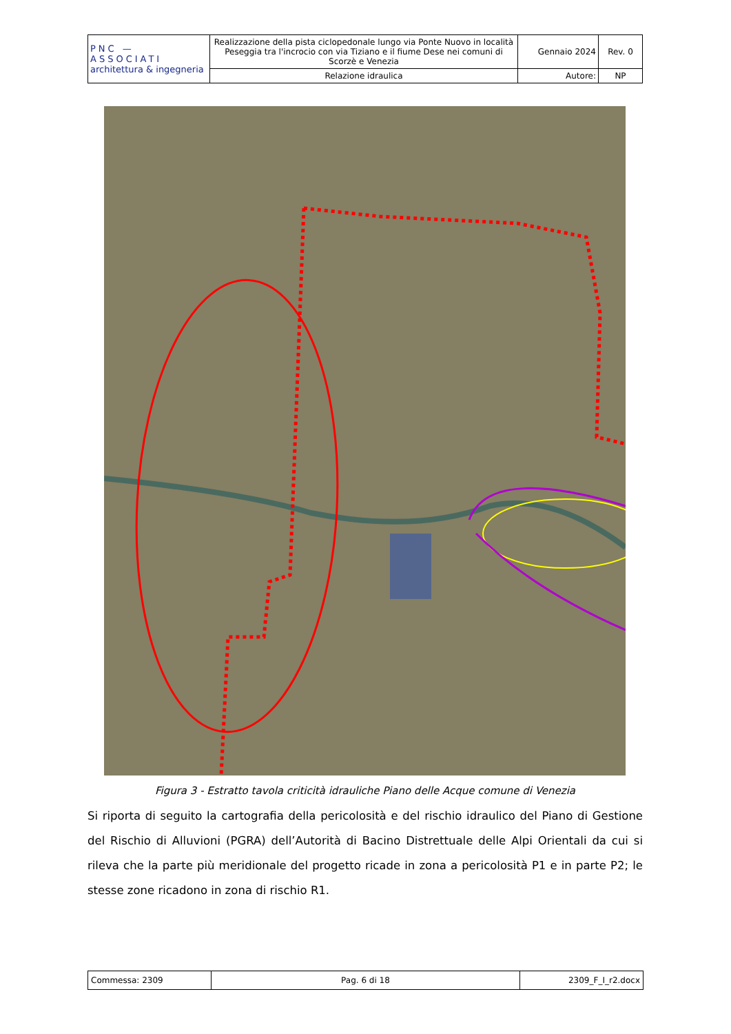| PNC — ASSOCIATI architettura & ingegneria | Realizzazione della pista ciclopedonale lungo via Ponte Nuovo in località Peseggia tra l'incrocio con via Tiziano e il fiume Dese nei comuni di Scorzè e Venezia | Gennaio 2024 | Rev. 0 |
| | Relazione idraulica | Autore: | NP |
Figura 3 - Estratto tavola criticità idrauliche Piano delle Acque comune di Venezia
Si riporta di seguito la cartografia della pericolosità e del rischio idraulico del Piano di Gestione del Rischio di Alluvioni (PGRA) dell’Autorità di Bacino Distrettuale delle Alpi Orientali da cui si rileva che la parte più meridionale del progetto ricade in zona a pericolosità P1 e in parte P2; le stesse zone ricadono in zona di rischio R1.
| Commessa: 2309 | Pag. 6 di 18 | 2309_F_I_r2.docx |